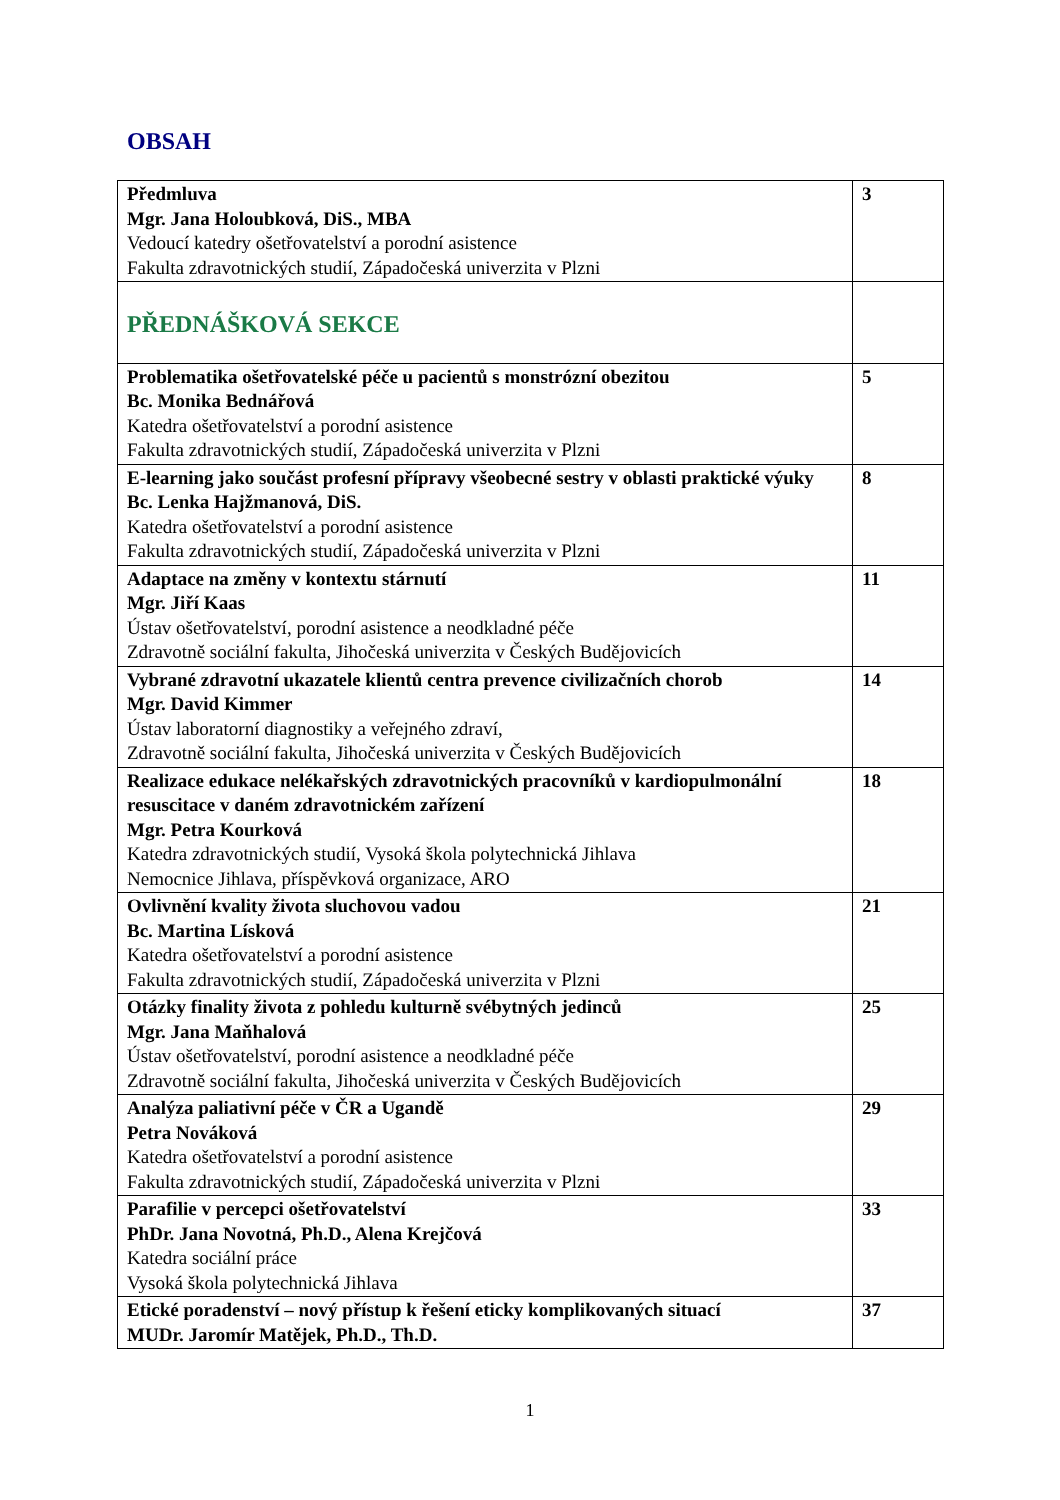OBSAH
| Předmluva Mgr. Jana Holoubková, DiS., MBA Vedoucí katedry ošetřovatelství a porodní asistence Fakulta zdravotnických studií, Západočeská univerzita v Plzni | 3 |
| PŘEDNÁŠKOVÁ SEKCE | |
| Problematika ošetřovatelské péče u pacientů s monstrózní obezitou Bc. Monika Bednářová Katedra ošetřovatelství a porodní asistence Fakulta zdravotnických studií, Západočeská univerzita v Plzni | 5 |
| E-learning jako součást profesní přípravy všeobecné sestry v oblasti praktické výuky Bc. Lenka Hajžmanová, DiS. Katedra ošetřovatelství a porodní asistence Fakulta zdravotnických studií, Západočeská univerzita v Plzni | 8 |
| Adaptace na změny v kontextu stárnutí Mgr. Jiří Kaas Ústav ošetřovatelství, porodní asistence a neodkladné péče Zdravotně sociální fakulta, Jihočeská univerzita v Českých Budějovicích | 11 |
| Vybrané zdravotní ukazatele klientů centra prevence civilizačních chorob Mgr. David Kimmer Ústav laboratorní diagnostiky a veřejného zdraví, Zdravotně sociální fakulta, Jihočeská univerzita v Českých Budějovicích | 14 |
| Realizace edukace nelékařských zdravotnických pracovníků v kardiopulmonální resuscitace v daném zdravotnickém zařízení Mgr. Petra Kourková Katedra zdravotnických studií, Vysoká škola polytechnická Jihlava Nemocnice Jihlava, příspěvková organizace, ARO | 18 |
| Ovlivnění kvality života sluchovou vadou Bc. Martina Lísková Katedra ošetřovatelství a porodní asistence Fakulta zdravotnických studií, Západočeská univerzita v Plzni | 21 |
| Otázky finality života z pohledu kulturně svébytných jedinců Mgr. Jana Maňhalová Ústav ošetřovatelství, porodní asistence a neodkladné péče Zdravotně sociální fakulta, Jihočeská univerzita v Českých Budějovicích | 25 |
| Analýza paliativní péče v ČR a Ugandě Petra Nováková Katedra ošetřovatelství a porodní asistence Fakulta zdravotnických studií, Západočeská univerzita v Plzni | 29 |
| Parafilie v percepci ošetřovatelství PhDr. Jana Novotná, Ph.D., Alena Krejčová Katedra sociální práce Vysoká škola polytechnická Jihlava | 33 |
| Etické poradenství – nový přístup k řešení eticky komplikovaných situací MUDr. Jaromír Matějek, Ph.D., Th.D. | 37 |
1